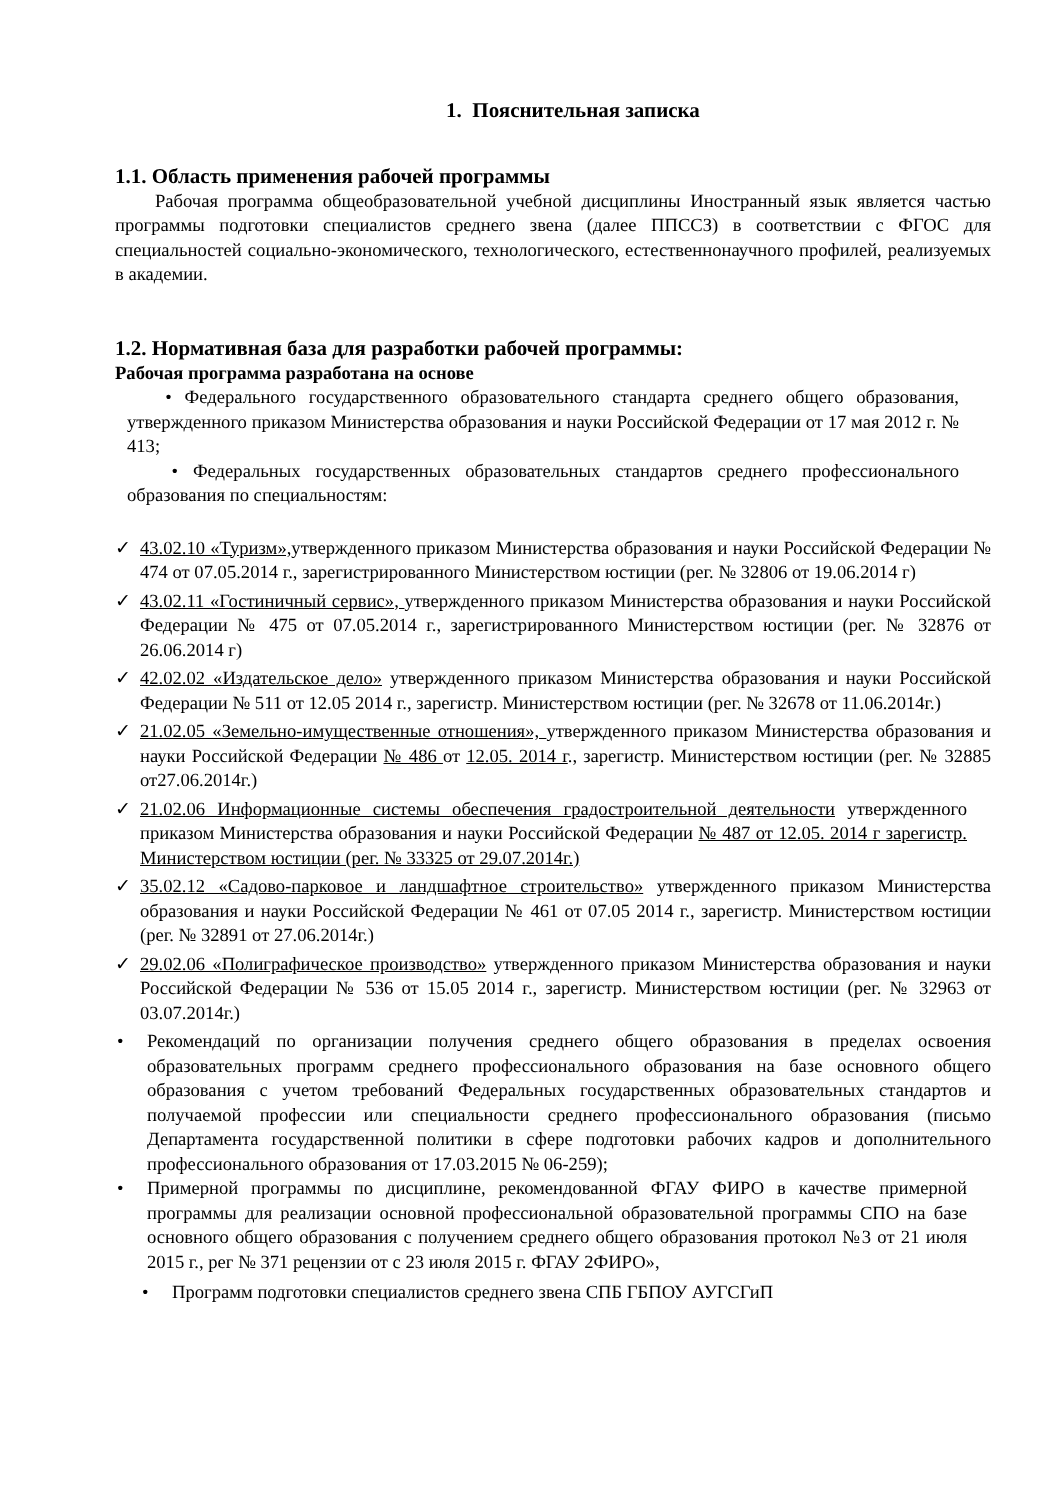1. Пояснительная записка
1.1. Область применения рабочей программы
Рабочая программа общеобразовательной учебной дисциплины Иностранный язык является частью программы подготовки специалистов среднего звена (далее ППССЗ) в соответствии с ФГОС для специальностей социально-экономического, технологического, естественнонаучного профилей, реализуемых в академии.
1.2. Нормативная база для разработки рабочей программы:
Рабочая программа разработана на основе
• Федерального государственного образовательного стандарта среднего общего образования, утвержденного приказом Министерства образования и науки Российской Федерации от 17 мая 2012 г. № 413;
• Федеральных государственных образовательных стандартов среднего профессионального образования по специальностям:
✓ 43.02.10 «Туризм», утвержденного приказом Министерства образования и науки Российской Федерации № 474 от 07.05.2014 г., зарегистрированного Министерством юстиции (рег. № 32806 от 19.06.2014 г)
✓ 43.02.11 «Гостиничный сервис», утвержденного приказом Министерства образования и науки Российской Федерации № 475 от 07.05.2014 г., зарегистрированного Министерством юстиции (рег. № 32876 от 26.06.2014 г)
✓ 42.02.02 «Издательское дело» утвержденного приказом Министерства образования и науки Российской Федерации № 511 от 12.05 2014 г., зарегистр. Министерством юстиции (рег. № 32678 от 11.06.2014г.)
✓ 21.02.05 «Земельно-имущественные отношения», утвержденного приказом Министерства образования и науки Российской Федерации № 486 от 12.05. 2014 г., зарегистр. Министерством юстиции (рег. № 32885 от27.06.2014г.)
✓ 21.02.06 Информационные системы обеспечения градостроительной деятельности утвержденного приказом Министерства образования и науки Российской Федерации № 487 от 12.05. 2014 г зарегистр. Министерством юстиции (рег. № 33325 от 29.07.2014г.)
✓ 35.02.12 «Садово-парковое и ландшафтное строительство» утвержденного приказом Министерства образования и науки Российской Федерации № 461 от 07.05 2014 г., зарегистр. Министерством юстиции (рег. № 32891 от 27.06.2014г.)
✓ 29.02.06 «Полиграфическое производство» утвержденного приказом Министерства образования и науки Российской Федерации № 536 от 15.05 2014 г., зарегистр. Министерством юстиции (рег. № 32963 от 03.07.2014г.)
• Рекомендаций по организации получения среднего общего образования в пределах освоения образовательных программ среднего профессионального образования на базе основного общего образования с учетом требований Федеральных государственных образовательных стандартов и получаемой профессии или специальности среднего профессионального образования (письмо Департамента государственной политики в сфере подготовки рабочих кадров и дополнительного профессионального образования от 17.03.2015 № 06-259);
• Примерной программы по дисциплине, рекомендованной ФГАУ ФИРО в качестве примерной программы для реализации основной профессиональной образовательной программы СПО на базе основного общего образования с получением среднего общего образования протокол №3 от 21 июля 2015 г., рег № 371 рецензии от с 23 июля 2015 г. ФГАУ 2ФИРО»,
• Программ подготовки специалистов среднего звена СПБ ГБПОУ АУГСГиП